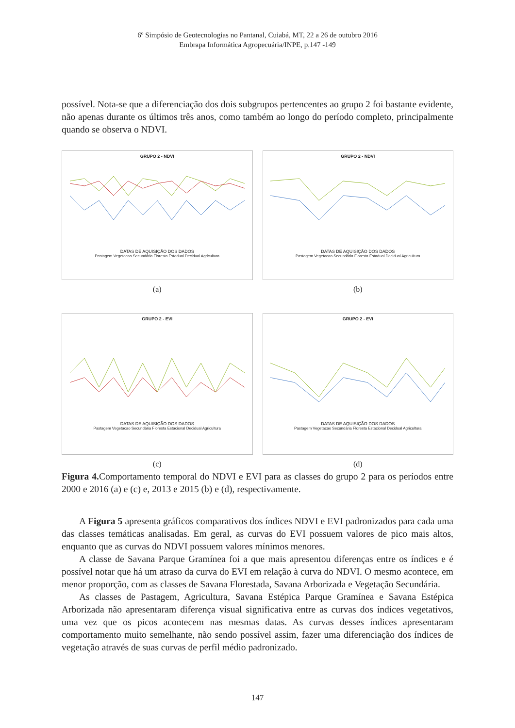6º Simpósio de Geotecnologias no Pantanal, Cuiabá, MT, 22 a 26 de outubro 2016
Embrapa Informática Agropecuária/INPE, p.147 -149
possível. Nota-se que a diferenciação dos dois subgrupos pertencentes ao grupo 2 foi bastante evidente, não apenas durante os últimos três anos, como também ao longo do período completo, principalmente quando se observa o NDVI.
GRUPO 2 - NDVI
DATAS DE AQUISIÇÃO DOS DADOS
Pastagem Vegetacao Secundária Floresta Estadual Decidual Agricultura
(a)
GRUPO 2 - NDVI
DATAS DE AQUISIÇÃO DOS DADOS
Pastagem Vegetacao Secundária Floresta Estadual Decidual Agricultura
(b)
GRUPO 2 - EVI
DATAS DE AQUISIÇÃO DOS DADOS
Pastagem Vegetacao Secundária Floresta Estacional Decidual Agricultura
(c)
GRUPO 2 - EVI
DATAS DE AQUISIÇÃO DOS DADOS
Pastagem Vegetacao Secundária Floresta Estacional Decidual Agricultura
(d)
Figura 4. Comportamento temporal do NDVI e EVI para as classes do grupo 2 para os períodos entre 2000 e 2016 (a) e (c) e, 2013 e 2015 (b) e (d), respectivamente.
A Figura 5 apresenta gráficos comparativos dos índices NDVI e EVI padronizados para cada uma das classes temáticas analisadas. Em geral, as curvas do EVI possuem valores de pico mais altos, enquanto que as curvas do NDVI possuem valores mínimos menores.
A classe de Savana Parque Gramínea foi a que mais apresentou diferenças entre os índices e é possível notar que há um atraso da curva do EVI em relação à curva do NDVI. O mesmo acontece, em menor proporção, com as classes de Savana Florestada, Savana Arborizada e Vegetação Secundária.
As classes de Pastagem, Agricultura, Savana Estépica Parque Gramínea e Savana Estépica Arborizada não apresentaram diferença visual significativa entre as curvas dos índices vegetativos, uma vez que os picos acontecem nas mesmas datas. As curvas desses índices apresentaram comportamento muito semelhante, não sendo possível assim, fazer uma diferenciação dos índices de vegetação através de suas curvas de perfil médio padronizado.
147